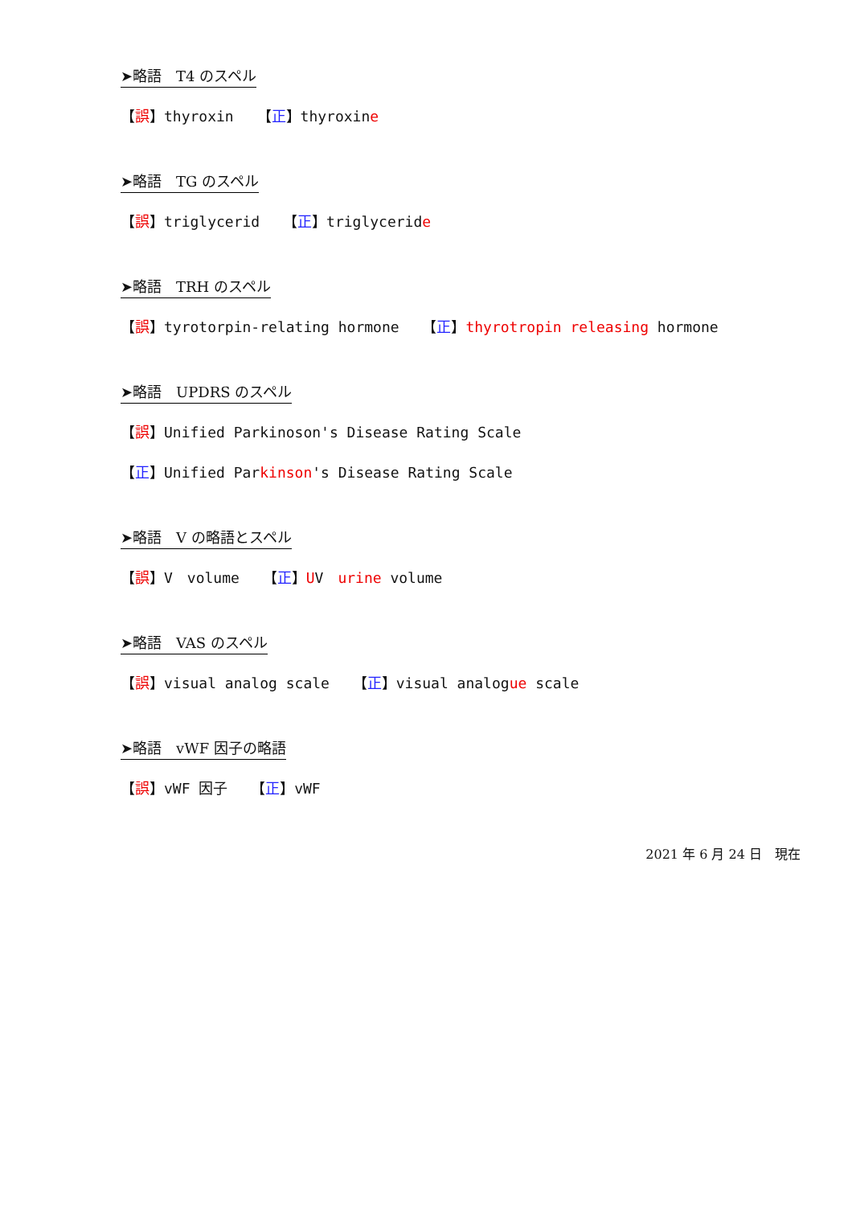➤略語　T4 のスペル
【誤】thyroxin　 【正】thyroxine
➤略語　TG のスペル
【誤】triglycerid　 【正】triglyceride
➤略語　TRH のスペル
【誤】tyrotorpin-relating hormone　 【正】thyrotropin releasing hormone
➤略語　UPDRS のスペル
【誤】Unified Parkinoson's Disease Rating Scale
【正】Unified Parkinson's Disease Rating Scale
➤略語　V の略語とスペル
【誤】V　volume　 【正】UV　urine volume
➤略語　VAS のスペル
【誤】visual analog scale　 【正】visual analogue scale
➤略語　vWF 因子の略語
【誤】vWF 因子　 【正】vWF
2021 年 6 月 24 日　現在